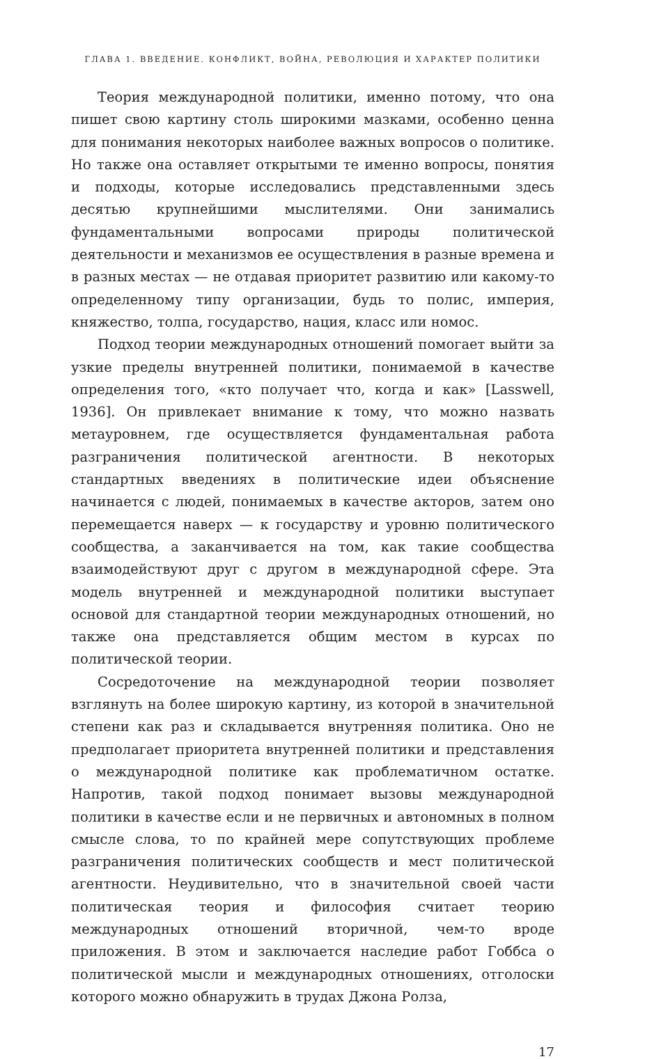ГЛАВА 1. ВВЕДЕНИЕ. КОНФЛИКТ, ВОЙНА, РЕВОЛЮЦИЯ И ХАРАКТЕР ПОЛИТИКИ
Теория международной политики, именно потому, что она пишет свою картину столь широкими мазками, особенно ценна для понимания некоторых наиболее важных вопросов о политике. Но также она оставляет открытыми те именно вопросы, понятия и подходы, которые исследовались представленными здесь десятью крупнейшими мыслителями. Они занимались фундаментальными вопросами природы политической деятельности и механизмов ее осуществления в разные времена и в разных местах — не отдавая приоритет развитию или какому-то определенному типу организации, будь то полис, империя, княжество, толпа, государство, нация, класс или номос.
Подход теории международных отношений помогает выйти за узкие пределы внутренней политики, понимаемой в качестве определения того, «кто получает что, когда и как» [Lasswell, 1936]. Он привлекает внимание к тому, что можно назвать метауровнем, где осуществляется фундаментальная работа разграничения политической агентности. В некоторых стандартных введениях в политические идеи объяснение начинается с людей, понимаемых в качестве акторов, затем оно перемещается наверх — к государству и уровню политического сообщества, а заканчивается на том, как такие сообщества взаимодействуют друг с другом в международной сфере. Эта модель внутренней и международной политики выступает основой для стандартной теории международных отношений, но также она представляется общим местом в курсах по политической теории.
Сосредоточение на международной теории позволяет взглянуть на более широкую картину, из которой в значительной степени как раз и складывается внутренняя политика. Оно не предполагает приоритета внутренней политики и представления о международной политике как проблематичном остатке. Напротив, такой подход понимает вызовы международной политики в качестве если и не первичных и автономных в полном смысле слова, то по крайней мере сопутствующих проблеме разграничения политических сообществ и мест политической агентности. Неудивительно, что в значительной своей части политическая теория и философия считает теорию международных отношений вторичной, чем-то вроде приложения. В этом и заключается наследие работ Гоббса о политической мысли и международных отношениях, отголоски которого можно обнаружить в трудах Джона Ролза,
17